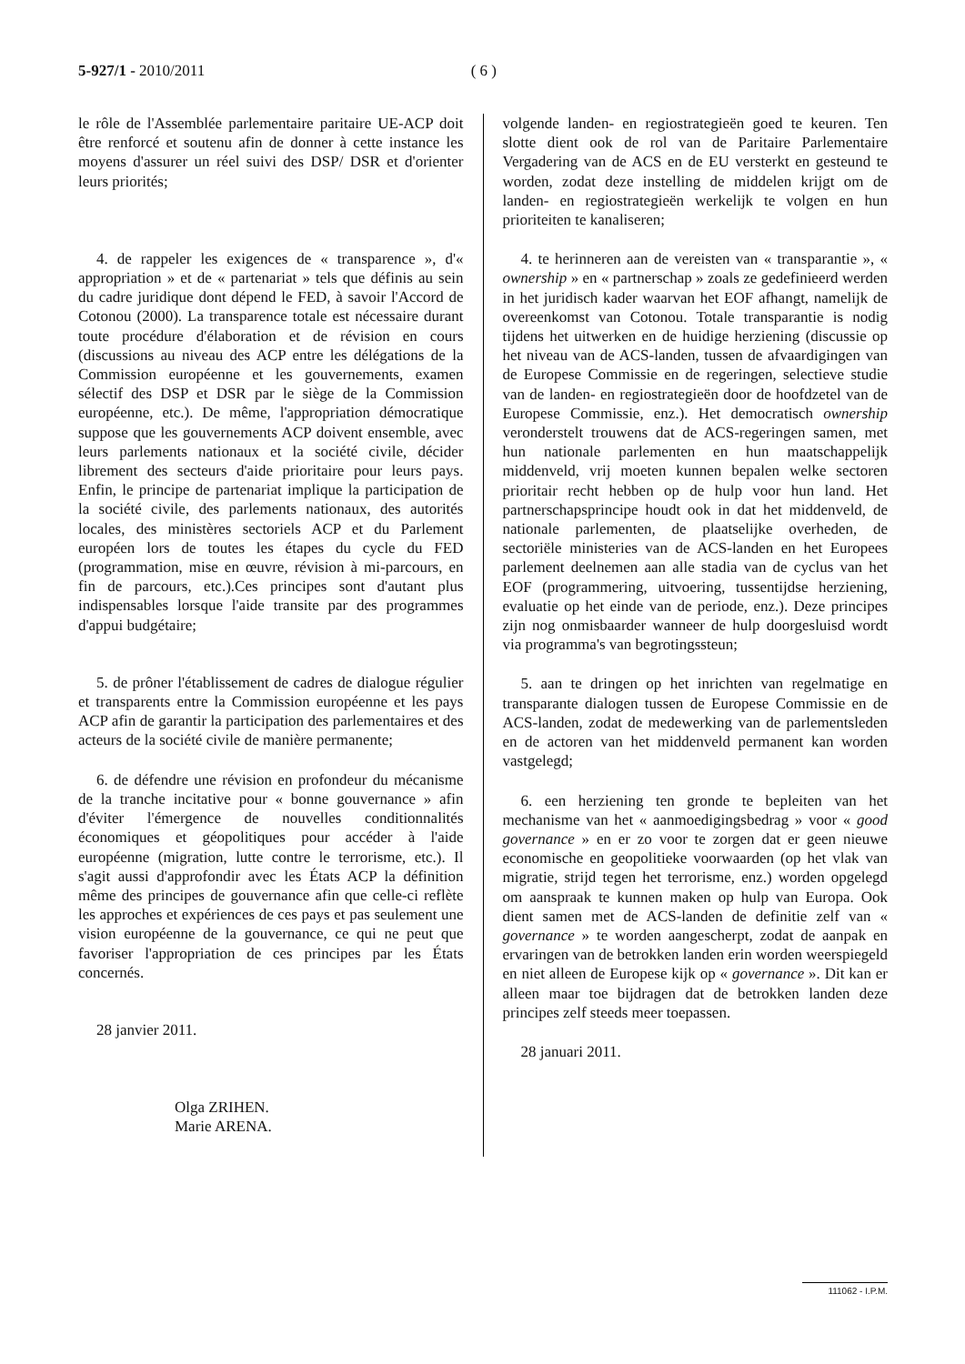5-927/1 - 2010/2011 ( 6 )
le rôle de l'Assemblée parlementaire paritaire UE-ACP doit être renforcé et soutenu afin de donner à cette instance les moyens d'assurer un réel suivi des DSP/ DSR et d'orienter leurs priorités;
4. de rappeler les exigences de « transparence », d'« appropriation » et de « partenariat » tels que définis au sein du cadre juridique dont dépend le FED, à savoir l'Accord de Cotonou (2000). La transparence totale est nécessaire durant toute procédure d'élaboration et de révision en cours (discussions au niveau des ACP entre les délégations de la Commission européenne et les gouvernements, examen sélectif des DSP et DSR par le siège de la Commission européenne, etc.). De même, l'appropriation démocratique suppose que les gouvernements ACP doivent ensemble, avec leurs parlements nationaux et la société civile, décider librement des secteurs d'aide prioritaire pour leurs pays. Enfin, le principe de partenariat implique la participation de la société civile, des parlements nationaux, des autorités locales, des ministères sectoriels ACP et du Parlement européen lors de toutes les étapes du cycle du FED (programmation, mise en œuvre, révision à mi-parcours, en fin de parcours, etc.).Ces principes sont d'autant plus indispensables lorsque l'aide transite par des programmes d'appui budgétaire;
5. de prôner l'établissement de cadres de dialogue régulier et transparents entre la Commission européenne et les pays ACP afin de garantir la participation des parlementaires et des acteurs de la société civile de manière permanente;
6. de défendre une révision en profondeur du mécanisme de la tranche incitative pour « bonne gouvernance » afin d'éviter l'émergence de nouvelles conditionnalités économiques et géopolitiques pour accéder à l'aide européenne (migration, lutte contre le terrorisme, etc.). Il s'agit aussi d'approfondir avec les États ACP la définition même des principes de gouvernance afin que celle-ci reflète les approches et expériences de ces pays et pas seulement une vision européenne de la gouvernance, ce qui ne peut que favoriser l'appropriation de ces principes par les États concernés.
28 janvier 2011.
Olga ZRIHEN.
Marie ARENA.
volgende landen- en regiostrategieën goed te keuren. Ten slotte dient ook de rol van de Paritaire Parlementaire Vergadering van de ACS en de EU versterkt en gesteund te worden, zodat deze instelling de middelen krijgt om de landen- en regiostrategieën werkelijk te volgen en hun prioriteiten te kanaliseren;
4. te herinneren aan de vereisten van « transparantie », « ownership » en « partnerschap » zoals ze gedefinieerd werden in het juridisch kader waarvan het EOF afhangt, namelijk de overeenkomst van Cotonou. Totale transparantie is nodig tijdens het uitwerken en de huidige herziening (discussie op het niveau van de ACS-landen, tussen de afvaardigingen van de Europese Commissie en de regeringen, selectieve studie van de landen- en regiostrategieën door de hoofdzetel van de Europese Commissie, enz.). Het democratisch ownership veronderstelt trouwens dat de ACS-regeringen samen, met hun nationale parlementen en hun maatschappelijk middenveld, vrij moeten kunnen bepalen welke sectoren prioritair recht hebben op de hulp voor hun land. Het partnerschapsprincipe houdt ook in dat het middenveld, de nationale parlementen, de plaatselijke overheden, de sectoriële ministeries van de ACS-landen en het Europees parlement deelnemen aan alle stadia van de cyclus van het EOF (programmering, uitvoering, tussentijdse herziening, evaluatie op het einde van de periode, enz.). Deze principes zijn nog onmisbaarder wanneer de hulp doorgesluisd wordt via programma's van begrotingssteun;
5. aan te dringen op het inrichten van regelmatige en transparante dialogen tussen de Europese Commissie en de ACS-landen, zodat de medewerking van de parlementsleden en de actoren van het middenveld permanent kan worden vastgelegd;
6. een herziening ten gronde te bepleiten van het mechanisme van het « aanmoedigingsbedrag » voor « good governance » en er zo voor te zorgen dat er geen nieuwe economische en geopolitieke voorwaarden (op het vlak van migratie, strijd tegen het terrorisme, enz.) worden opgelegd om aanspraak te kunnen maken op hulp van Europa. Ook dient samen met de ACS-landen de definitie zelf van « governance » te worden aangescherpt, zodat de aanpak en ervaringen van de betrokken landen erin worden weerspiegeld en niet alleen de Europese kijk op « governance ». Dit kan er alleen maar toe bijdragen dat de betrokken landen deze principes zelf steeds meer toepassen.
28 januari 2011.
111062 - I.P.M.